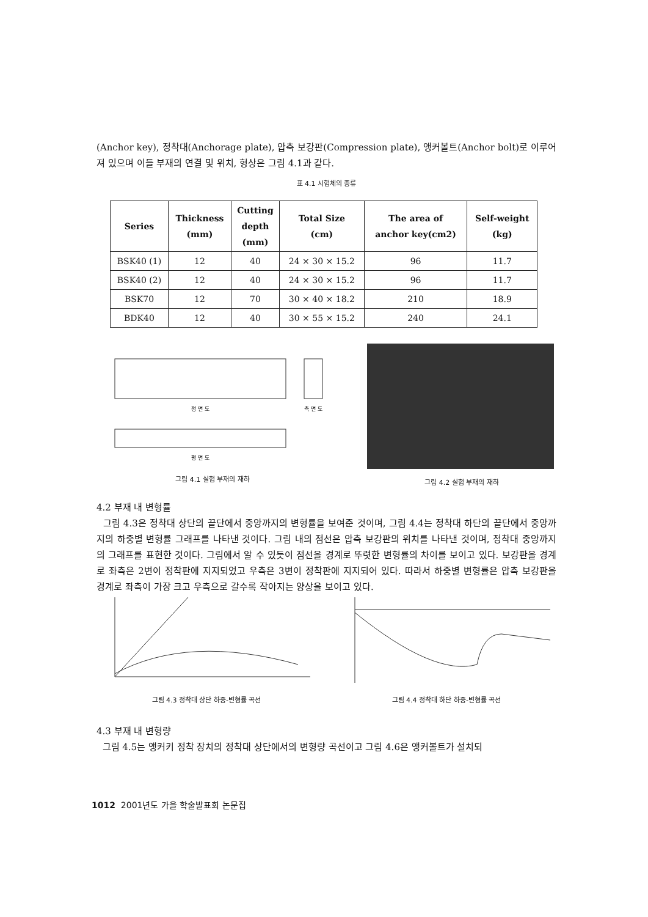(Anchor key), 정착대(Anchorage plate), 압축 보강판(Compression plate), 앵커볼트(Anchor bolt)로 이루어져 있으며 이들 부재의 연결 및 위치, 형상은 그림 4.1과 같다.
표 4.1 시험체의 종류
| Series | Thickness (mm) | Cutting depth (mm) | Total Size (cm) | The area of anchor key(cm2) | Self-weight (kg) |
| --- | --- | --- | --- | --- | --- |
| BSK40 (1) | 12 | 40 | 24 × 30 × 15.2 | 96 | 11.7 |
| BSK40 (2) | 12 | 40 | 24 × 30 × 15.2 | 96 | 11.7 |
| BSK70 | 12 | 70 | 30 × 40 × 18.2 | 210 | 18.9 |
| BDK40 | 12 | 40 | 30 × 55 × 15.2 | 240 | 24.1 |
정 면 도
측 면 도
평 면 도
그림 4.1 실험 부재의 재하
그림 4.2 실험 부재의 재하
4.2 부재 내 변형률
그림 4.3은 정착대 상단의 끝단에서 중앙까지의 변형률을 보여준 것이며, 그림 4.4는 정착대 하단의 끝단에서 중앙까지의 하중별 변형률 그래프를 나타낸 것이다. 그림 내의 점선은 압축 보강판의 위치를 나타낸 것이며, 정착대 중앙까지의 그래프를 표현한 것이다. 그림에서 알 수 있듯이 점선을 경계로 뚜렷한 변형률의 차이를 보이고 있다. 보강판을 경계로 좌측은 2변이 정착판에 지지되었고 우측은 3변이 정착판에 지지되어 있다. 따라서 하중별 변형률은 압축 보강판을 경계로 좌측이 가장 크고 우측으로 갈수록 작아지는 양상을 보이고 있다.
그림 4.3 정착대 상단 하중-변형률 곡선 그림 4.4 정착대 하단 하중-변형률 곡선
4.3 부재 내 변형량
그림 4.5는 앵커키 정착 장치의 정착대 상단에서의 변형량 곡선이고 그림 4.6은 앵커볼트가 설치되
1012 2001년도 가을 학술발표회 논문집